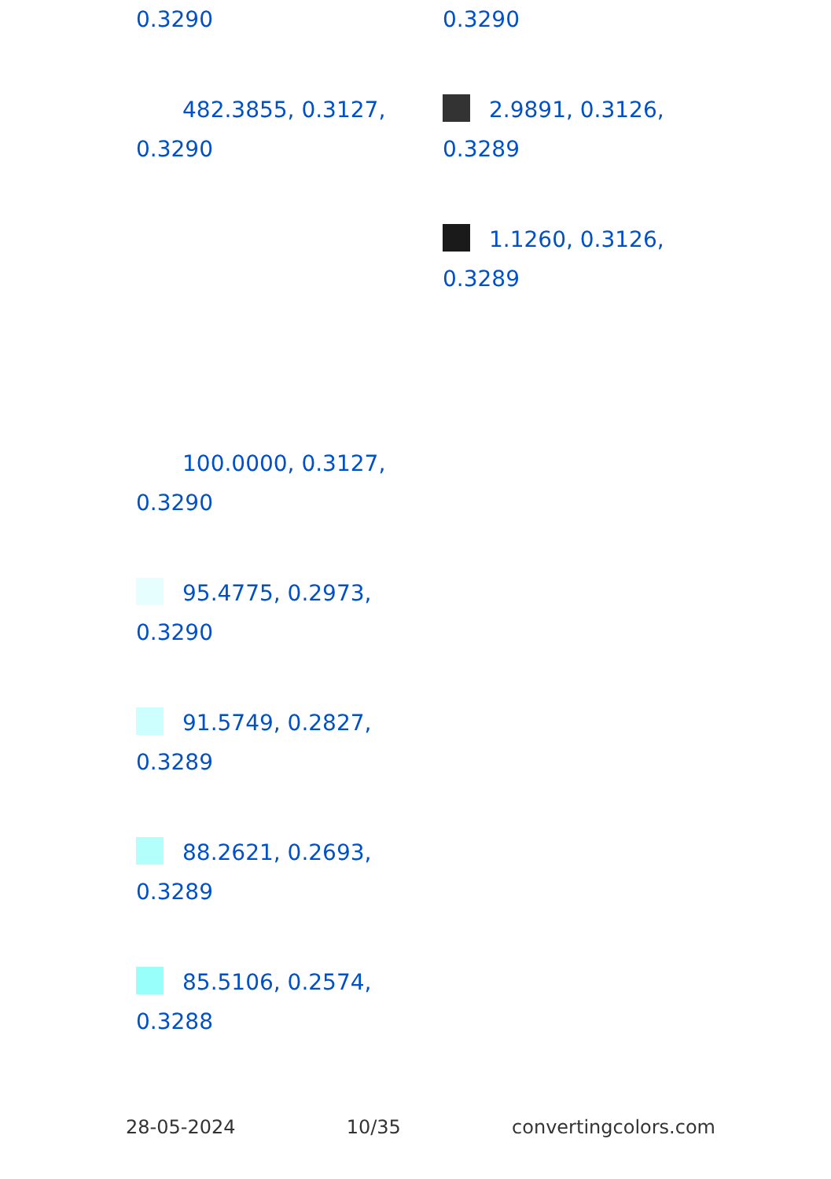0.3290
482.3855, 0.3127, 0.3290
100.0000, 0.3127, 0.3290
95.4775, 0.2973, 0.3290
91.5749, 0.2827, 0.3289
88.2621, 0.2693, 0.3289
85.5106, 0.2574, 0.3288
0.3290
2.9891, 0.3126, 0.3289
1.1260, 0.3126, 0.3289
28-05-2024 10/35 convertingcolors.com